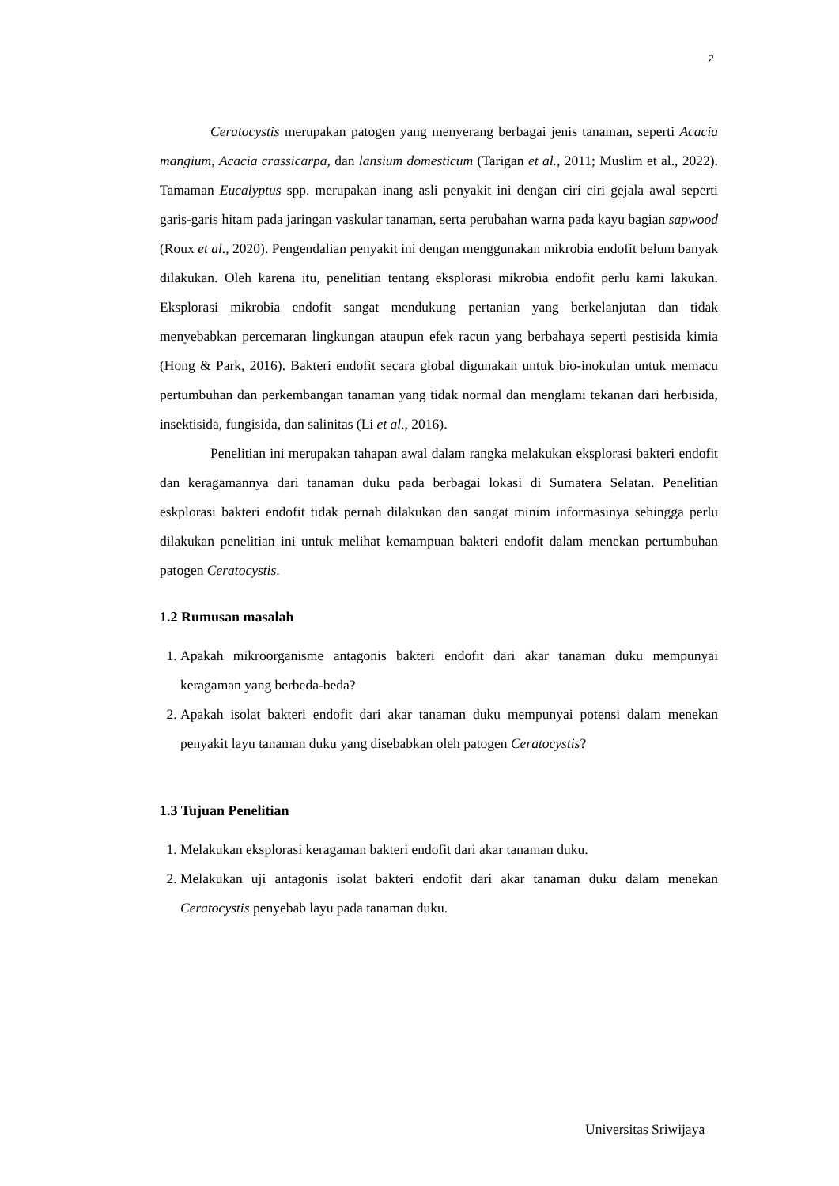2
Ceratocystis merupakan patogen yang menyerang berbagai jenis tanaman, seperti Acacia mangium, Acacia crassicarpa, dan lansium domesticum (Tarigan et al., 2011; Muslim et al., 2022). Tamaman Eucalyptus spp. merupakan inang asli penyakit ini dengan ciri ciri gejala awal seperti garis-garis hitam pada jaringan vaskular tanaman, serta perubahan warna pada kayu bagian sapwood (Roux et al., 2020). Pengendalian penyakit ini dengan menggunakan mikrobia endofit belum banyak dilakukan. Oleh karena itu, penelitian tentang eksplorasi mikrobia endofit perlu kami lakukan. Eksplorasi mikrobia endofit sangat mendukung pertanian yang berkelanjutan dan tidak menyebabkan percemaran lingkungan ataupun efek racun yang berbahaya seperti pestisida kimia (Hong & Park, 2016). Bakteri endofit secara global digunakan untuk bio-inokulan untuk memacu pertumbuhan dan perkembangan tanaman yang tidak normal dan menglami tekanan dari herbisida, insektisida, fungisida, dan salinitas (Li et al., 2016).
Penelitian ini merupakan tahapan awal dalam rangka melakukan eksplorasi bakteri endofit dan keragamannya dari tanaman duku pada berbagai lokasi di Sumatera Selatan. Penelitian eskplorasi bakteri endofit tidak pernah dilakukan dan sangat minim informasinya sehingga perlu dilakukan penelitian ini untuk melihat kemampuan bakteri endofit dalam menekan pertumbuhan patogen Ceratocystis.
1.2 Rumusan masalah
1. Apakah mikroorganisme antagonis bakteri endofit dari akar tanaman duku mempunyai keragaman yang berbeda-beda?
2. Apakah isolat bakteri endofit dari akar tanaman duku mempunyai potensi dalam menekan penyakit layu tanaman duku yang disebabkan oleh patogen Ceratocystis?
1.3 Tujuan Penelitian
1. Melakukan eksplorasi keragaman bakteri endofit dari akar tanaman duku.
2. Melakukan uji antagonis isolat bakteri endofit dari akar tanaman duku dalam menekan Ceratocystis penyebab layu pada tanaman duku.
Universitas Sriwijaya